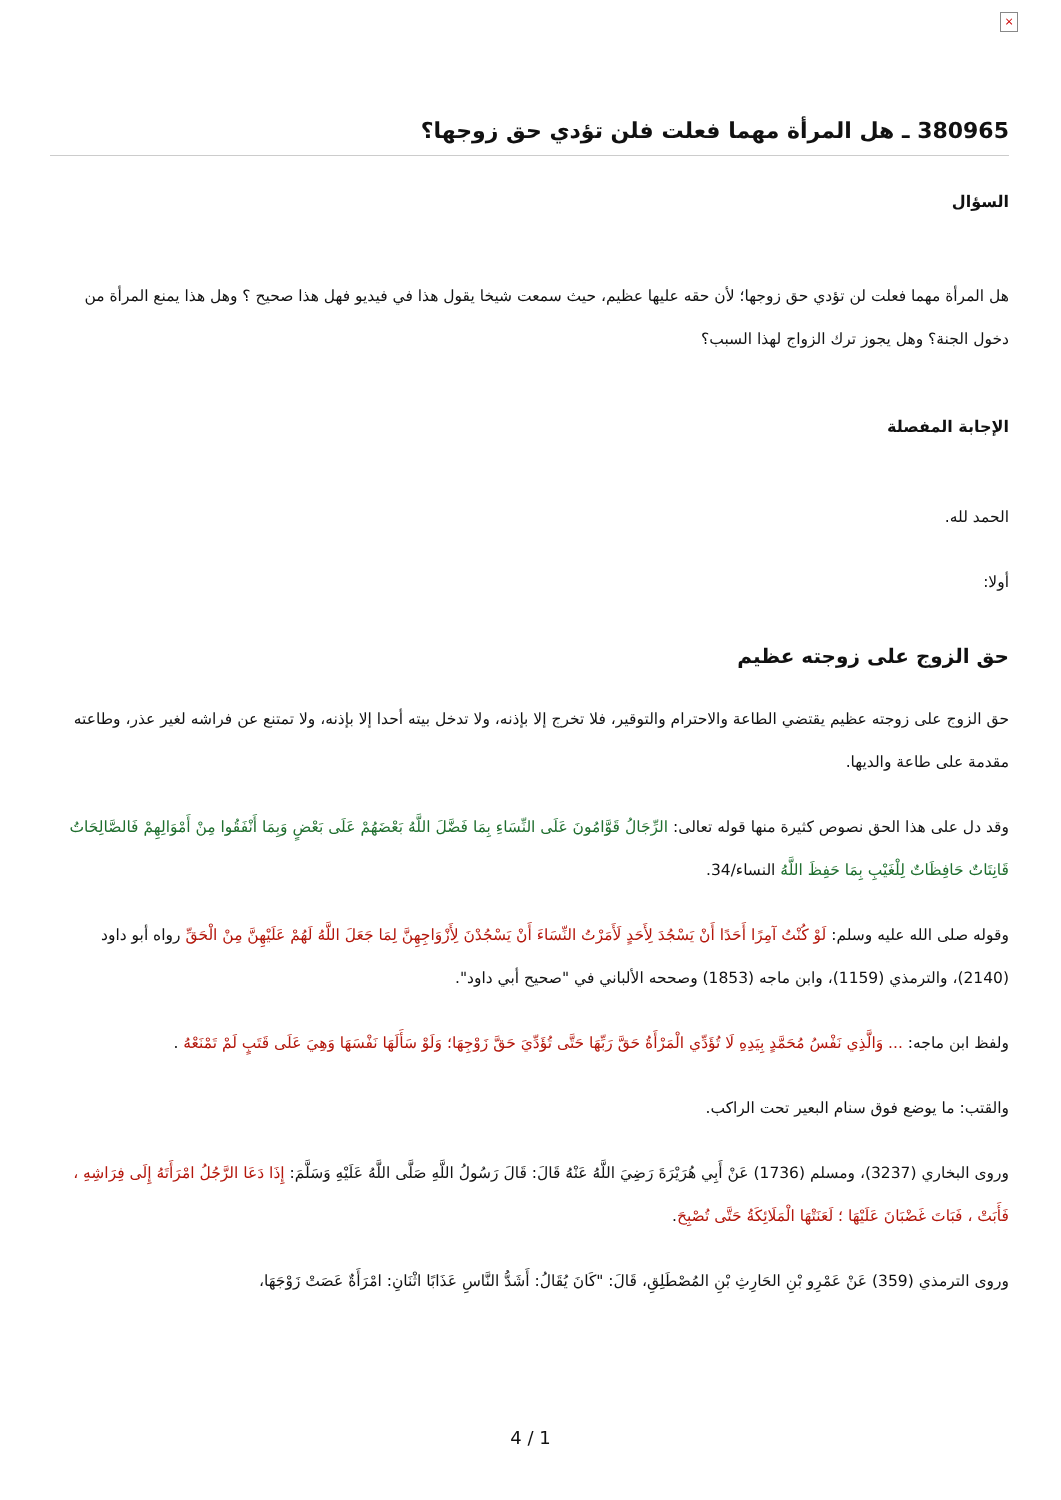×
380965 ـ هل المرأة مهما فعلت فلن تؤدي حق زوجها؟
السؤال
هل المرأة مهما فعلت لن تؤدي حق زوجها؛ لأن حقه عليها عظيم، حيث سمعت شيخا يقول هذا في فيديو فهل هذا صحيح ؟ وهل هذا يمنع المرأة من دخول الجنة؟ وهل يجوز ترك الزواج لهذا السبب؟
الإجابة المفصلة
الحمد لله.
أولا:
حق الزوج على زوجته عظيم
حق الزوج على زوجته عظيم يقتضي الطاعة والاحترام والتوقير، فلا تخرج إلا بإذنه، ولا تدخل بيته أحدا إلا بإذنه، ولا تمتنع عن فراشه لغير عذر، وطاعته مقدمة على طاعة والديها.
وقد دل على هذا الحق نصوص كثيرة منها قوله تعالى: الرِّجَالُ قَوَّامُونَ عَلَى النِّسَاءِ بِمَا فَضَّلَ اللَّهُ بَعْضَهُمْ عَلَى بَعْضٍ وَبِمَا أَنْفَقُوا مِنْ أَمْوَالِهِمْ فَالصَّالِحَاتُ قَانِتَاتٌ حَافِظَاتٌ لِلْغَيْبِ بِمَا حَفِظَ اللَّهُ النساء/34.
وقوله صلى الله عليه وسلم: لَوْ كُنْتُ آمِرًا أَحَدًا أَنْ يَسْجُدَ لِأَحَدٍ لَأَمَرْتُ النِّسَاءَ أَنْ يَسْجُدْنَ لِأَزْوَاجِهِنَّ لِمَا جَعَلَ اللَّهُ لَهُمْ عَلَيْهِنَّ مِنْ الْحَقِّ رواه أبو داود (2140)، والترمذي (1159)، وابن ماجه (1853) وصححه الألباني في "صحيح أبي داود".
ولفظ ابن ماجه: ... وَالَّذِي نَفْسُ مُحَمَّدٍ بِيَدِهِ لَا تُؤَدِّي الْمَرْأَةُ حَقَّ رَبِّهَا حَتَّى تُؤَدِّيَ حَقَّ زَوْجِهَا؛ وَلَوْ سَأَلَهَا نَفْسَهَا وَهِيَ عَلَى قَتَبٍ لَمْ تَمْنَعْهُ .
والقتب: ما يوضع فوق سنام البعير تحت الراكب.
وروى البخاري (3237)، ومسلم (1736) عَنْ أَبِي هُرَيْرَةَ رَضِيَ اللَّهُ عَنْهُ قَالَ: قَالَ رَسُولُ اللَّهِ صَلَّى اللَّهُ عَلَيْهِ وَسَلَّمَ: إِذَا دَعَا الرَّجُلُ امْرَأَتَهُ إِلَى فِرَاشِهِ ، فَأَبَتْ ، فَبَاتَ غَضْبَانَ عَلَيْهَا ؛ لَعَنَتْهَا الْمَلَائِكَةُ حَتَّى تُصْبِحَ.
وروى الترمذي (359) عَنْ عَمْرِو بْنِ الحَارِثِ بْنِ المُصْطَلِقِ، قَالَ: "كَانَ يُقَالُ: أَشَدُّ النَّاسِ عَذَابًا اثْنَانِ: امْرَأَةٌ عَصَتْ زَوْجَهَا،
4 / 1